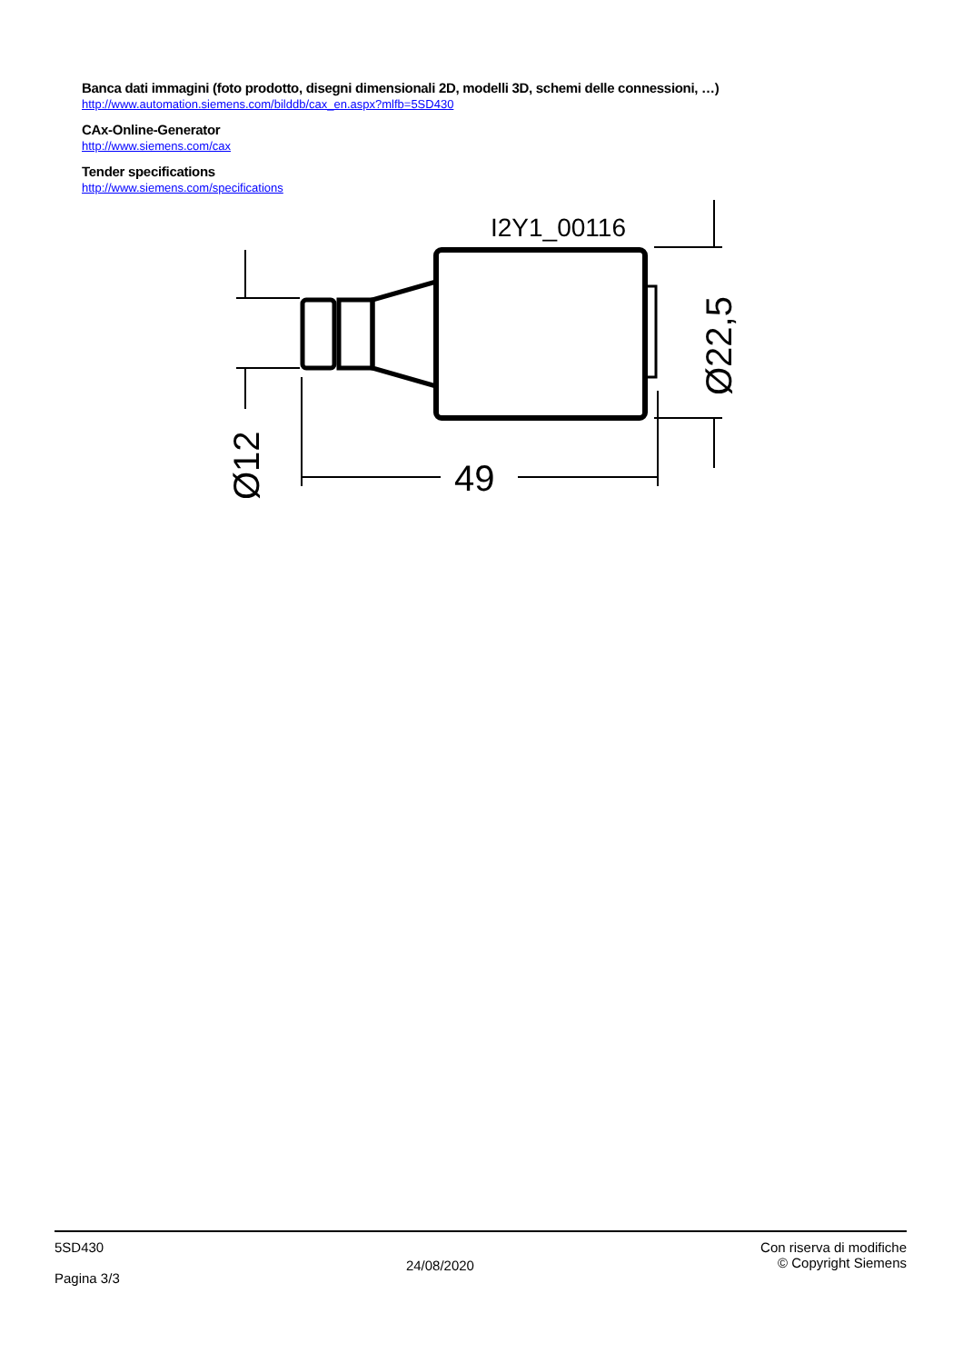Banca dati immagini (foto prodotto, disegni dimensionali 2D, modelli 3D, schemi delle connessioni, …)
http://www.automation.siemens.com/bilddb/cax_en.aspx?mlfb=5SD430
CAx-Online-Generator
http://www.siemens.com/cax
Tender specifications
http://www.siemens.com/specifications
I2Y1_00116
49
Ø12
Ø22,5
5SD430
Pagina 3/3
24/08/2020
Con riserva di modifiche
© Copyright Siemens